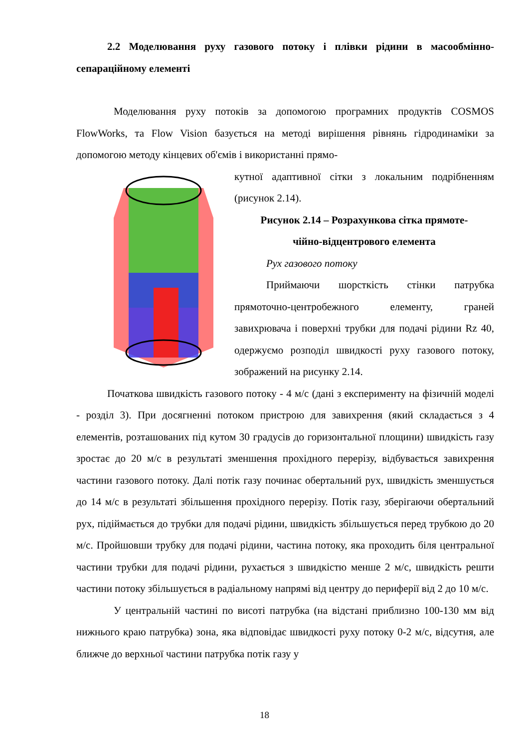2.2 Моделювання руху газового потоку і плівки рідини в масообмінно-сепараційному елементі
Моделювання руху потоків за допомогою програмних продуктів COSMOS FlowWorks, та Flow Vision базується на методі вирішення рівнянь гідродинаміки за допомогою методу кінцевих об'ємів і використанні прямо-
кутної адаптивної сітки з локальним подрібненням (рисунок 2.14).
Рисунок 2.14 – Розрахункова сітка прямоте-
чійно-відцентрового елемента
Рух газового потоку
Приймаючи шорсткість стінки патрубка прямоточно-центробежного елементу, граней завихрювача і поверхні трубки для подачі рідини Rz 40, одержуємо розподіл швидкості руху газового потоку, зображений на рисунку 2.14.
Початкова швидкість газового потоку - 4 м/с (дані з експерименту на фізичній моделі - розділ 3). При досягненні потоком пристрою для завихрення (який складається з 4 елементів, розташованих під кутом 30 градусів до горизонтальної площини) швидкість газу зростає до 20 м/с в результаті зменшення прохідного перерізу, відбувається завихрення частини газового потоку. Далі потік газу починає обертальний рух, швидкість зменшується до 14 м/с в результаті збільшення прохідного перерізу. Потік газу, зберігаючи обертальний рух, підіймається до трубки для подачі рідини, швидкість збільшується перед трубкою до 20 м/с. Пройшовши трубку для подачі рідини, частина потоку, яка проходить біля центральної частини трубки для подачі рідини, рухається з швидкістю менше 2 м/с, швидкість решти частини потоку збільшується в радіальному напрямі від центру до периферії від 2 до 10 м/с.
У центральній частині по висоті патрубка (на відстані приблизно 100-130 мм від нижнього краю патрубка) зона, яка відповідає швидкості руху потоку 0-2 м/с, відсутня, але ближче до верхньої частини патрубка потік газу у
18